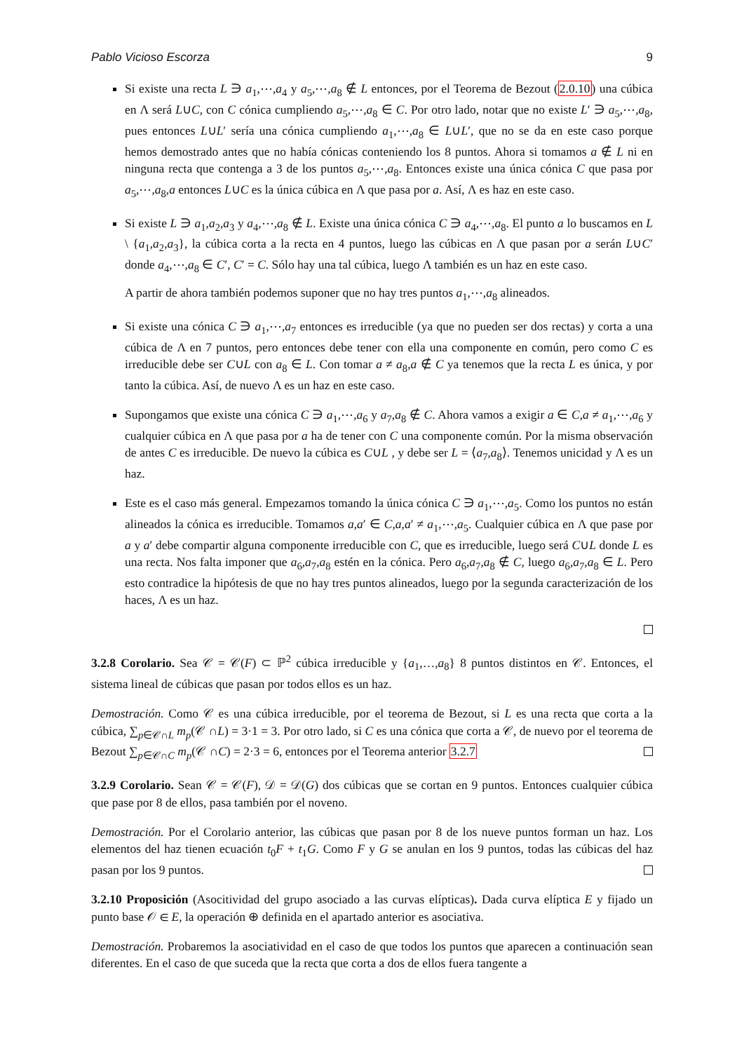Pablo Vicioso Escorza 9
Si existe una recta L ∋ a<sub>1</sub>,⋯,a<sub>4</sub> y a<sub>5</sub>,⋯,a<sub>8</sub> ∉ L entonces, por el Teorema de Bezout (2.0.10) una cúbica en Λ será L∪C, con C cónica cumpliendo a<sub>5</sub>,⋯,a<sub>8</sub> ∈ C. Por otro lado, notar que no existe L′ ∋ a<sub>5</sub>,⋯,a<sub>8</sub>, pues entonces L∪L′ sería una cónica cumpliendo a<sub>1</sub>,⋯,a<sub>8</sub> ∈ L∪L′, que no se da en este caso porque hemos demostrado antes que no había cónicas conteniendo los 8 puntos. Ahora si tomamos a ∉ L ni en ninguna recta que contenga a 3 de los puntos a<sub>5</sub>,⋯,a<sub>8</sub>. Entonces existe una única cónica C que pasa por a<sub>5</sub>,⋯,a<sub>8</sub>,a entonces L∪C es la única cúbica en Λ que pasa por a. Así, Λ es haz en este caso.
Si existe L ∋ a<sub>1</sub>,a<sub>2</sub>,a<sub>3</sub> y a<sub>4</sub>,⋯,a<sub>8</sub> ∉ L. Existe una única cónica C ∋ a<sub>4</sub>,⋯,a<sub>8</sub>. El punto a lo buscamos en L \ {a<sub>1</sub>,a<sub>2</sub>,a<sub>3</sub>}, la cúbica corta a la recta en 4 puntos, luego las cúbicas en Λ que pasan por a serán L∪C′ donde a<sub>4</sub>,⋯,a<sub>8</sub> ∈ C′, C′ = C. Sólo hay una tal cúbica, luego Λ también es un haz en este caso.
A partir de ahora también podemos suponer que no hay tres puntos a<sub>1</sub>,⋯,a<sub>8</sub> alineados.
Si existe una cónica C ∋ a<sub>1</sub>,⋯,a<sub>7</sub> entonces es irreducible (ya que no pueden ser dos rectas) y corta a una cúbica de Λ en 7 puntos, pero entonces debe tener con ella una componente en común, pero como C es irreducible debe ser C∪L con a<sub>8</sub> ∈ L. Con tomar a ≠ a<sub>8</sub>,a ∉ C ya tenemos que la recta L es única, y por tanto la cúbica. Así, de nuevo Λ es un haz en este caso.
Supongamos que existe una cónica C ∋ a<sub>1</sub>,⋯,a<sub>6</sub> y a<sub>7</sub>,a<sub>8</sub> ∉ C. Ahora vamos a exigir a ∈ C,a ≠ a<sub>1</sub>,⋯,a<sub>6</sub> y cualquier cúbica en Λ que pasa por a ha de tener con C una componente común. Por la misma observación de antes C es irreducible. De nuevo la cúbica es C∪L , y debe ser L = ⟨a<sub>7</sub>,a<sub>8</sub>⟩. Tenemos unicidad y Λ es un haz.
Este es el caso más general. Empezamos tomando la única cónica C ∋ a<sub>1</sub>,⋯,a<sub>5</sub>. Como los puntos no están alineados la cónica es irreducible. Tomamos a,a′ ∈ C,a,a′ ≠ a<sub>1</sub>,⋯,a<sub>5</sub>. Cualquier cúbica en Λ que pase por a y a′ debe compartir alguna componente irreducible con C, que es irreducible, luego será C∪L donde L es una recta. Nos falta imponer que a<sub>6</sub>,a<sub>7</sub>,a<sub>8</sub> estén en la cónica. Pero a<sub>6</sub>,a<sub>7</sub>,a<sub>8</sub> ∉ C, luego a<sub>6</sub>,a<sub>7</sub>,a<sub>8</sub> ∈ L. Pero esto contradice la hipótesis de que no hay tres puntos alineados, luego por la segunda caracterización de los haces, Λ es un haz.
3.2.8 Corolario. Sea 𝒞 = 𝒞(F) ⊂ ℙ<sup>2</sup> cúbica irreducible y {a<sub>1</sub>,…,a<sub>8</sub>} 8 puntos distintos en 𝒞. Entonces, el sistema lineal de cúbicas que pasan por todos ellos es un haz.
Demostración. Como 𝒞 es una cúbica irreducible, por el teorema de Bezout, si L es una recta que corta a la cúbica, ∑<sub>p∈𝒞∩L</sub> m<sub>p</sub>(𝒞 ∩L) = 3·1 = 3. Por otro lado, si C es una cónica que corta a 𝒞, de nuevo por el teorema de Bezout ∑<sub>p∈𝒞∩C</sub> m<sub>p</sub>(𝒞 ∩C) = 2·3 = 6, entonces por el Teorema anterior 3.2.7
3.2.9 Corolario. Sean 𝒞 = 𝒞(F), 𝒟 = 𝒟(G) dos cúbicas que se cortan en 9 puntos. Entonces cualquier cúbica que pase por 8 de ellos, pasa también por el noveno.
Demostración. Por el Corolario anterior, las cúbicas que pasan por 8 de los nueve puntos forman un haz. Los elementos del haz tienen ecuación t<sub>0</sub>F + t<sub>1</sub>G. Como F y G se anulan en los 9 puntos, todas las cúbicas del haz pasan por los 9 puntos.
3.2.10 Proposición (Asocitividad del grupo asociado a las curvas elípticas). Dada curva elíptica E y fijado un punto base 𝒪 ∈ E, la operación ⊕ definida en el apartado anterior es asociativa.
Demostración. Probaremos la asociatividad en el caso de que todos los puntos que aparecen a continuación sean diferentes. En el caso de que suceda que la recta que corta a dos de ellos fuera tangente a